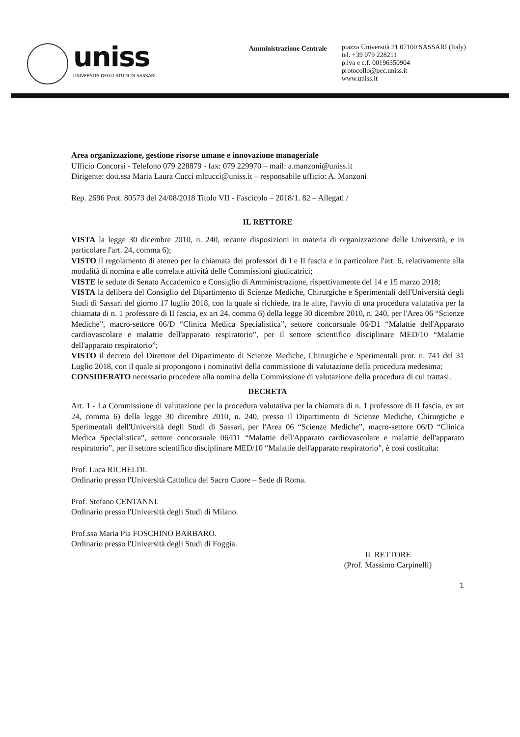uniss
UNIVERSITÀ DEGLI STUDI DI SASSARI
Amministrazione Centrale
piazza Università 21 07100 SASSARI (Italy)
tel. +39 079 228211
p.iva e c.f. 00196350904
protocollo@pec.uniss.it
www.uniss.it
Area organizzazione, gestione risorse umane e innovazione manageriale
Ufficio Concorsi - Telefono 079 228879 - fax: 079 229970 – mail: a.manzoni@uniss.it
Dirigente: dott.ssa Maria Laura Cucci mlcucci@uniss.it – responsabile ufficio: A. Manzoni
Rep. 2696 Prot. 80573 del 24/08/2018 Titolo VII - Fascicolo – 2018/1. 82 – Allegati /
IL RETTORE
VISTA la legge 30 dicembre 2010, n. 240, recante disposizioni in materia di organizzazione delle Università, e in particolare l'art. 24, comma 6);
VISTO il regolamento di ateneo per la chiamata dei professori di I e II fascia e in particolare l'art. 6, relativamente alla modalità di nomina e alle correlate attività delle Commissioni giudicatrici;
VISTE le sedute di Senato Accademico e Consiglio di Amministrazione, rispettivamente del 14 e 15 marzo 2018;
VISTA la delibera del Consiglio del Dipartimento di Scienze Mediche, Chirurgiche e Sperimentali dell'Università degli Studi di Sassari del giorno 17 luglio 2018, con la quale si richiede, tra le altre, l'avvio di una procedura valutativa per la chiamata di n. 1 professore di II fascia, ex art 24, comma 6) della legge 30 dicembre 2010, n. 240, per l'Area 06 “Scienze Mediche”, macro-settore 06/D “Clinica Medica Specialistica”, settore concorsuale 06/D1 “Malattie dell'Apparato cardiovascolare e malattie dell'apparato respiratorio”, per il settore scientifico disciplinare MED/10 “Malattie dell'apparato respiratorio”;
VISTO il decreto del Direttore del Dipartimento di Scienze Mediche, Chirurgiche e Sperimentali prot. n. 741 del 31 Luglio 2018, con il quale si propongono i nominativi della commissione di valutazione della procedura medesima;
CONSIDERATO necessario procedere alla nomina della Commissione di valutazione della procedura di cui trattasi.
DECRETA
Art. 1 - La Commissione di valutazione per la procedura valutativa per la chiamata di n. 1 professore di II fascia, ex art 24, comma 6) della legge 30 dicembre 2010, n. 240, presso il Dipartimento di Scienze Mediche, Chirurgiche e Sperimentali dell'Università degli Studi di Sassari, per l'Area 06 “Scienze Mediche”, macro-settore 06/D “Clinica Medica Specialistica”, settore concorsuale 06/D1 “Malattie dell'Apparato cardiovascolare e malattie dell'apparato respiratorio”, per il settore scientifico disciplinare MED/10 “Malattie dell'apparato respiratorio”, è così costituita:
Prof. Luca RICHELDI.
Ordinario presso l'Università Cattolica del Sacro Cuore – Sede di Roma.
Prof. Stefano CENTANNI.
Ordinario presso l'Università degli Studi di Milano.
Prof.ssa Maria Pia FOSCHINO BARBARO.
Ordinario presso l'Università degli Studi di Foggia.
IL RETTORE
(Prof. Massimo Carpinelli)
1